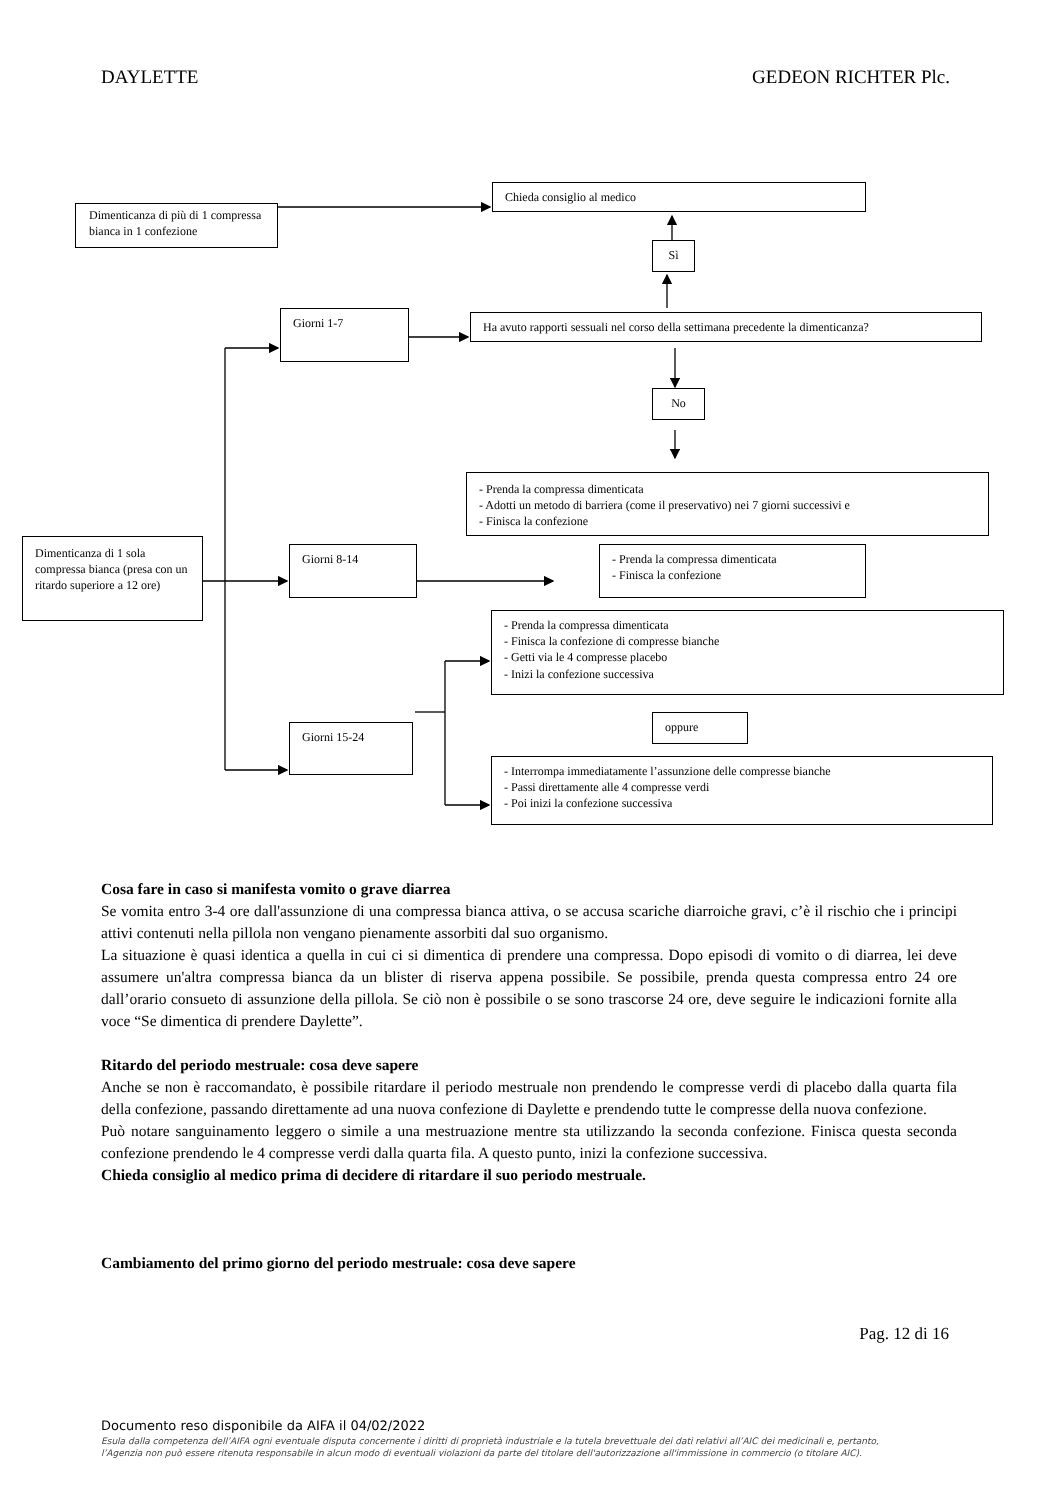DAYLETTE GEDEON RICHTER Plc.
Dimenticanza di più di 1 compressa bianca in 1 confezione
Chieda consiglio al medico
Sì
Giorni 1-7
Ha avuto rapporti sessuali nel corso della settimana precedente la dimenticanza?
No
- Prenda la compressa dimenticata
- Adotti un metodo di barriera (come il preservativo) nei 7 giorni successivi e
- Finisca la confezione
Dimenticanza di 1 sola compressa bianca (presa con un ritardo superiore a 12 ore)
Giorni 8-14 - Prenda la compressa dimenticata
- Finisca la confezione
- Prenda la compressa dimenticata
- Finisca la confezione di compresse bianche
- Getti via le 4 compresse placebo
- Inizi la confezione successiva
Giorni 15-24
oppure
- Interrompa immediatamente l’assunzione delle compresse bianche
- Passi direttamente alle 4 compresse verdi
- Poi inizi la confezione successiva
Cosa fare in caso si manifesta vomito o grave diarrea
Se vomita entro 3-4 ore dall'assunzione di una compressa bianca attiva, o se accusa scariche diarroiche gravi, c’è il rischio che i principi attivi contenuti nella pillola non vengano pienamente assorbiti dal suo organismo.
La situazione è quasi identica a quella in cui ci si dimentica di prendere una compressa. Dopo episodi di vomito o di diarrea, lei deve assumere un'altra compressa bianca da un blister di riserva appena possibile. Se possibile, prenda questa compressa entro 24 ore dall’orario consueto di assunzione della pillola. Se ciò non è possibile o se sono trascorse 24 ore, deve seguire le indicazioni fornite alla voce “Se dimentica di prendere Daylette”.
Ritardo del periodo mestruale: cosa deve sapere
Anche se non è raccomandato, è possibile ritardare il periodo mestruale non prendendo le compresse verdi di placebo dalla quarta fila della confezione, passando direttamente ad una nuova confezione di Daylette e prendendo tutte le compresse della nuova confezione.
Può notare sanguinamento leggero o simile a una mestruazione mentre sta utilizzando la seconda confezione. Finisca questa seconda confezione prendendo le 4 compresse verdi dalla quarta fila. A questo punto, inizi la confezione successiva.
Chieda consiglio al medico prima di decidere di ritardare il suo periodo mestruale.
Cambiamento del primo giorno del periodo mestruale: cosa deve sapere
Pag. 12 di 16
Documento reso disponibile da AIFA il 04/02/2022
Esula dalla competenza dell’AIFA ogni eventuale disputa concernente i diritti di proprietà industriale e la tutela brevettuale dei dati relativi all’AIC dei medicinali e, pertanto, l’Agenzia non può essere ritenuta responsabile in alcun modo di eventuali violazioni da parte del titolare dell'autorizzazione all'immissione in commercio (o titolare AIC).